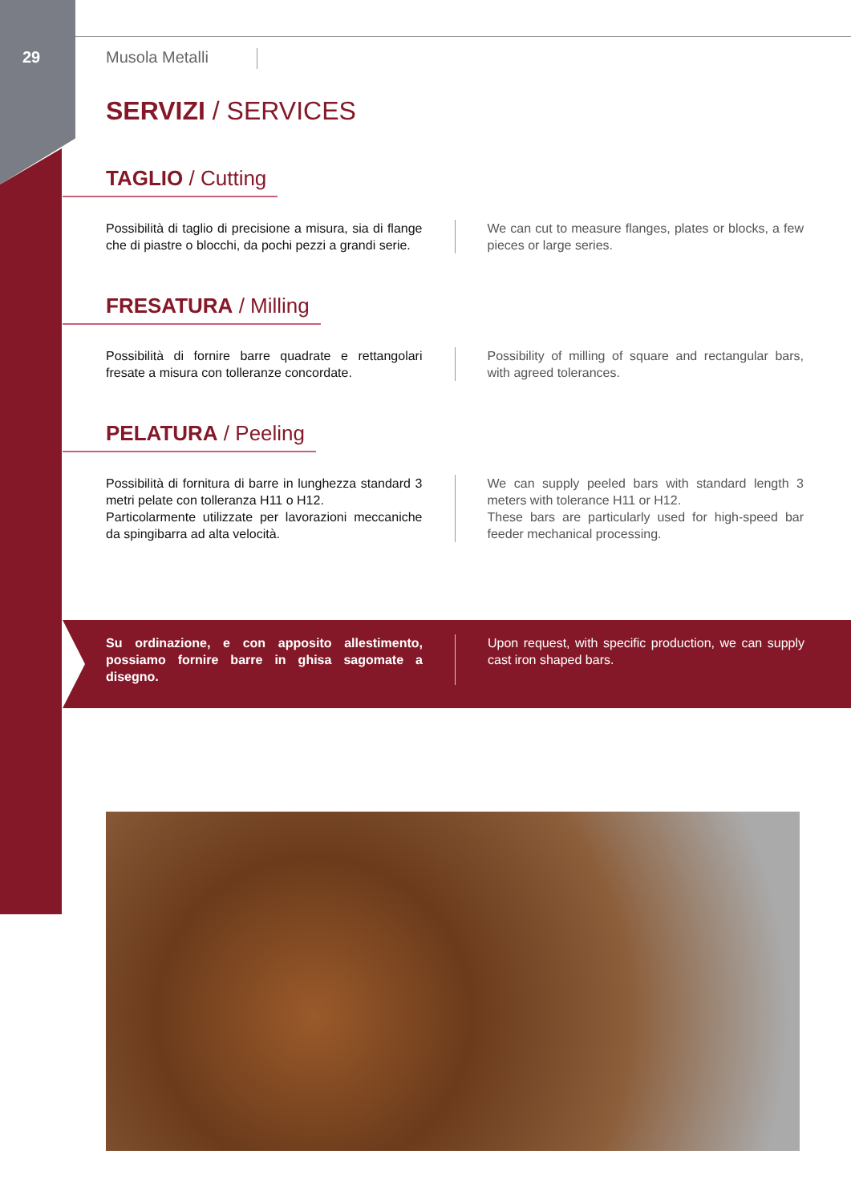29 Musola Metalli
SERVIZI / SERVICES
TAGLIO / Cutting
Possibilità di taglio di precisione a misura, sia di flange che di piastre o blocchi, da pochi pezzi a grandi serie.
We can cut to measure flanges, plates or blocks, a few pieces or large series.
FRESATURA / Milling
Possibilità di fornire barre quadrate e rettangolari fresate a misura con tolleranze concordate.
Possibility of milling of square and rectangular bars, with agreed tolerances.
PELATURA / Peeling
Possibilità di fornitura di barre in lunghezza standard 3 metri pelate con tolleranza H11 o H12.
Particolarmente utilizzate per lavorazioni meccaniche da spingibarra ad alta velocità.
We can supply peeled bars with standard length 3 meters with tolerance H11 or H12.
These bars are particularly used for high-speed bar feeder mechanical processing.
Su ordinazione, e con apposito allestimento, possiamo fornire barre in ghisa sagomate a disegno.
Upon request, with specific production, we can supply cast iron shaped bars.